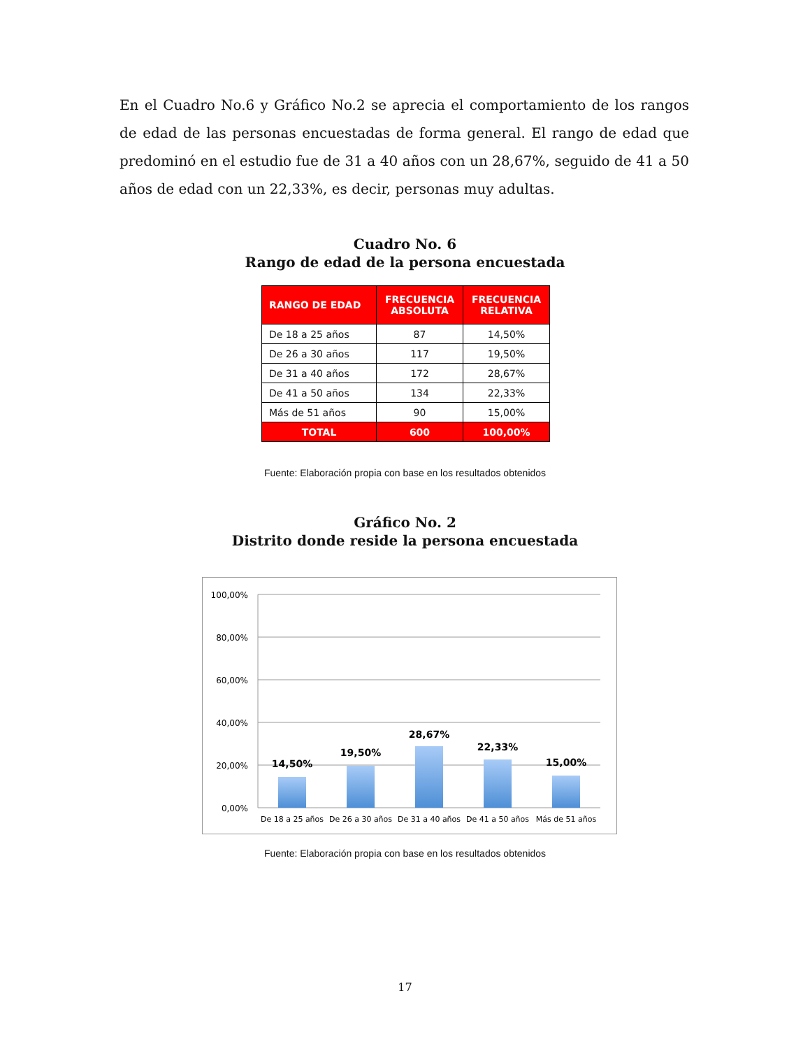En el Cuadro No.6 y Gráfico No.2 se aprecia el comportamiento de los rangos de edad de las personas encuestadas de forma general. El rango de edad que predominó en el estudio fue de 31 a 40 años con un 28,67%, seguido de 41 a 50 años de edad con un 22,33%, es decir, personas muy adultas.
Cuadro No. 6
Rango de edad de la persona encuestada
| RANGO DE EDAD | FRECUENCIA ABSOLUTA | FRECUENCIA RELATIVA |
| --- | --- | --- |
| De 18 a 25 años | 87 | 14,50% |
| De 26 a 30 años | 117 | 19,50% |
| De 31 a 40 años | 172 | 28,67% |
| De 41 a 50 años | 134 | 22,33% |
| Más de 51 años | 90 | 15,00% |
| TOTAL | 600 | 100,00% |
Fuente: Elaboración propia con base en los resultados obtenidos
Gráfico No. 2
Distrito donde reside la persona encuestada
100,00%
80,00%
60,00%
40,00%
20,00%
0,00%
14,50%
19,50%
28,67%
22,33%
15,00%
De 18 a 25 años
De 26 a 30 años
De 31 a 40 años
De 41 a 50 años
Más de 51 años
Fuente: Elaboración propia con base en los resultados obtenidos
17